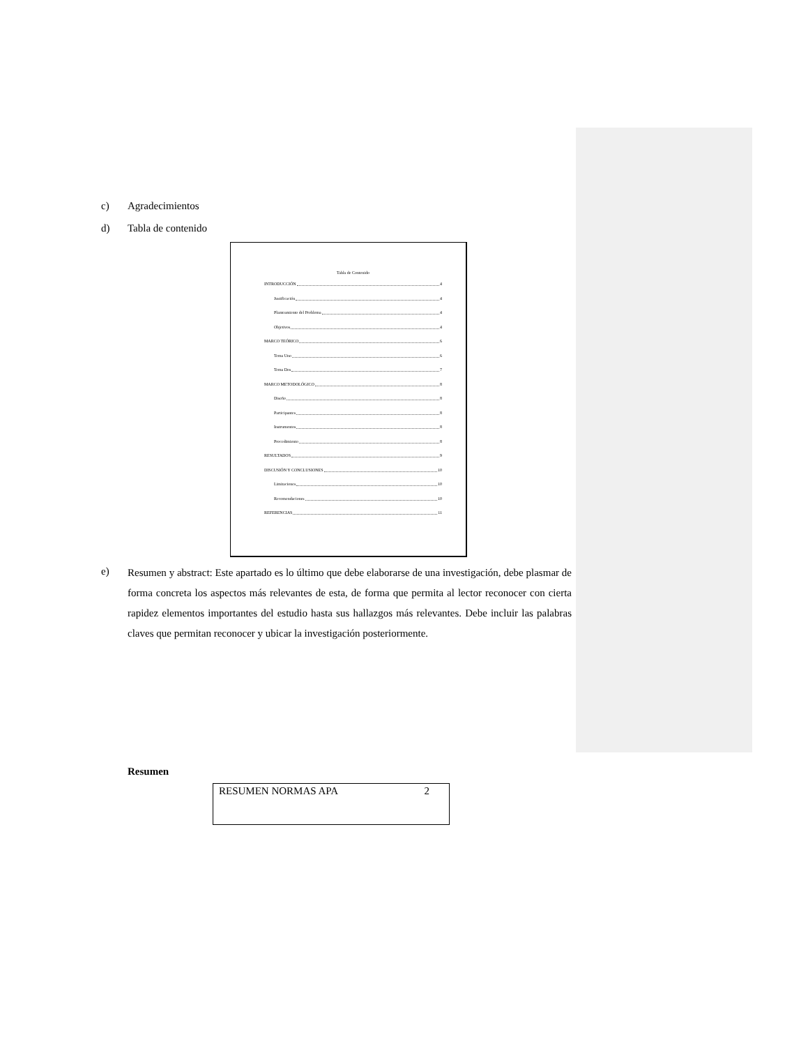c) Agradecimientos
d) Tabla de contenido
Tabla de Contenido
INTRODUCCIÓN 4
Justificación 4
Planteamiento del Problema 4
Objetivos 4
MARCO TEÓRICO 6
Tema Uno 6
Tema Dos 7
MARCO METODOLÓGICO 8
Diseño 8
Participantes 8
Instrumentos 8
Procedimiento 8
RESULTADOS 9
DISCUSIÓN Y CONCLUSIONES 10
Limitaciones 10
Recomendaciones 10
REFERENCIAS 11
e)
Resumen y abstract: Este apartado es lo último que debe elaborarse de una investigación, debe plasmar de forma concreta los aspectos más relevantes de esta, de forma que permita al lector reconocer con cierta rapidez elementos importantes del estudio hasta sus hallazgos más relevantes. Debe incluir las palabras claves que permitan reconocer y ubicar la investigación posteriormente.
Resumen
RESUMEN NORMAS APA 2